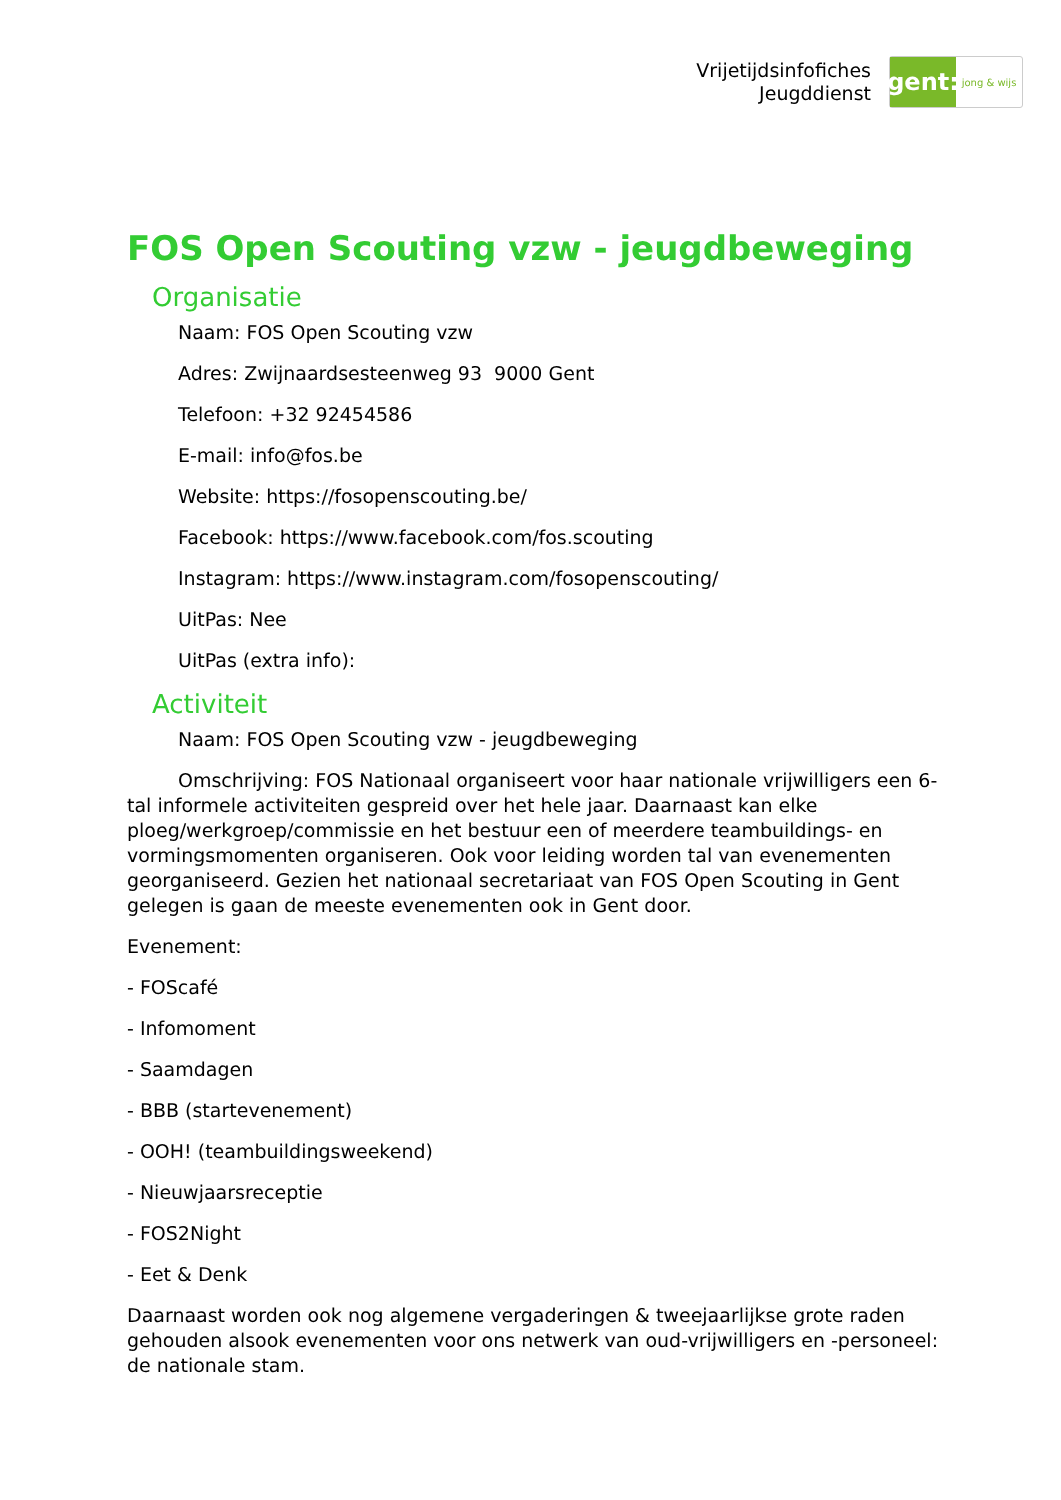Vrijetijdsinfofiches
Jeugddienst
gent:
jong & wijs
FOS Open Scouting vzw - jeugdbeweging
Organisatie
Naam: FOS Open Scouting vzw
Adres: Zwijnaardsesteenweg 93 9000 Gent
Telefoon: +32 92454586
E-mail: info@fos.be
Website: https://fosopenscouting.be/
Facebook: https://www.facebook.com/fos.scouting
Instagram: https://www.instagram.com/fosopenscouting/
UitPas: Nee
UitPas (extra info):
Activiteit
Naam: FOS Open Scouting vzw - jeugdbeweging
Omschrijving: FOS Nationaal organiseert voor haar nationale vrijwilligers een 6-tal informele activiteiten gespreid over het hele jaar. Daarnaast kan elke ploeg/werkgroep/commissie en het bestuur een of meerdere teambuildings- en vormingsmomenten organiseren. Ook voor leiding worden tal van evenementen georganiseerd. Gezien het nationaal secretariaat van FOS Open Scouting in Gent gelegen is gaan de meeste evenementen ook in Gent door.
Evenement:
- FOScafé
- Infomoment
- Saamdagen
- BBB (startevenement)
- OOH! (teambuildingsweekend)
- Nieuwjaarsreceptie
- FOS2Night
- Eet & Denk
Daarnaast worden ook nog algemene vergaderingen & tweejaarlijkse grote raden gehouden alsook evenementen voor ons netwerk van oud-vrijwilligers en -personeel: de nationale stam.